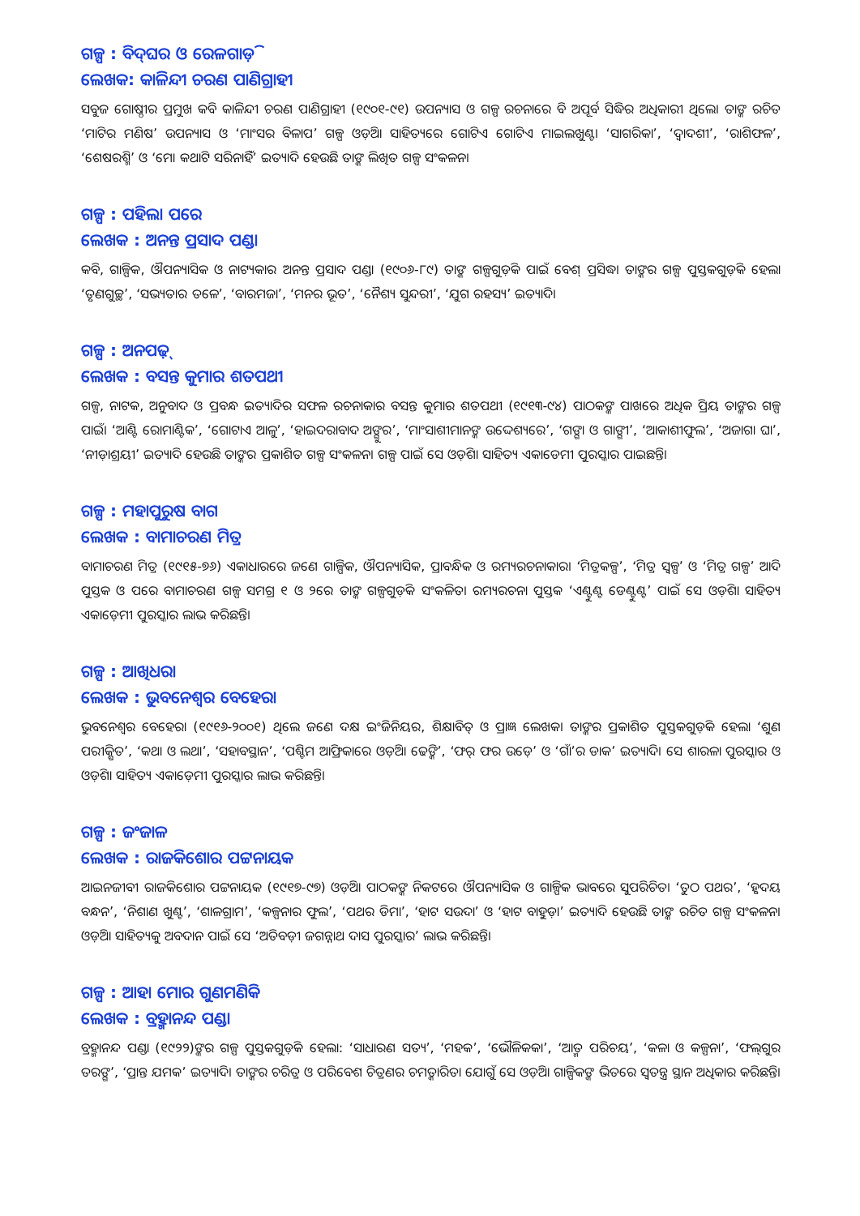ଗଳ୍ପ : ବିଦ୍‌ଘର ଓ ରେଳଗାଡ଼ି
ଲେଖକ: କାଳିନ୍ଦୀ ଚରଣ ପାଣିଗ୍ରାହୀ
ସବୁଜ ଗୋଷ୍ଠୀର ପ୍ରମୁଖ କବି କାଳିନ୍ଦୀ ଚରଣ ପାଣିଗ୍ରାହୀ (୧୯୦୧-୯୧) ଉପନ୍ୟାସ ଓ ଗଳ୍ପ ରଚନାରେ ବି ଅପୂର୍ବ ସିଦ୍ଧିର ଅଧିକାରୀ ଥିଲେ। ତାଙ୍କ ରଚିତ ‘ମାଟିର ମଣିଷ’ ଉପନ୍ୟାସ ଓ ‘ମାଂସର ବିଳାପ’ ଗଳ୍ପ ଓଡ଼ିଆ ସାହିତ୍ୟରେ ଗୋଟିଏ ଗୋଟିଏ ମାଇଲଖୁଣ୍ଟ। ‘ସାଗରିକା’, ‘ଦ୍ୱାଦଶୀ’, ‘ରାଶିଫଳ’, ‘ଶେଷରଶ୍ମି’ ଓ ‘ମୋ କଥାଟି ସରିନାହିଁ’ ଇତ୍ୟାଦି ହେଉଛି ତାଙ୍କ ଲିଖିତ ଗଳ୍ପ ସଂକଳନ।
ଗଳ୍ପ : ପହିଲା ପରେ
ଲେଖକ : ଅନନ୍ତ ପ୍ରସାଦ ପଣ୍ଡା
କବି, ଗାଳ୍ପିକ, ଔପନ୍ୟାସିକ ଓ ନାଟ୍ୟକାର ଅନନ୍ତ ପ୍ରସାଦ ପଣ୍ଡା (୧୯୦୬-୮୯) ତାଙ୍କ ଗଳ୍ପଗୁଡ଼ିକ ପାଇଁ ବେଶ୍ ପ୍ରସିଦ୍ଧ। ତାଙ୍କର ଗଳ୍ପ ପୁସ୍ତକଗୁଡ଼ିକ ହେଲା ‘ତୃଣଗୁଚ୍ଛ’, ‘ସଭ୍ୟତାର ତଳେ’, ‘ବାରମଜା’, ‘ମନର ଭୂତ’, ‘ନୈଶ୍ୟ ସୁନ୍ଦରୀ’, ‘ଯୁଗ ରହସ୍ୟ’ ଇତ୍ୟାଦି।
ଗଳ୍ପ : ଅନପଢ଼୍
ଲେଖକ : ବସନ୍ତ କୁମାର ଶତପଥୀ
ଗଳ୍ପ, ନାଟକ, ଅନୁବାଦ ଓ ପ୍ରବନ୍ଧ ଇତ୍ୟାଦିର ସଫଳ ରଚନାକାର ବସନ୍ତ କୁମାର ଶତପଥୀ (୧୯୧୩-୯୪) ପାଠକଙ୍କ ପାଖରେ ଅଧିକ ପ୍ରିୟ ତାଙ୍କର ଗଳ୍ପ ପାଇଁ। ‘ଆଣ୍ଟି ରୋମାଣ୍ଟିକ’, ‘ଗୋଟାଏ ଆଳୁ’, ‘ହାଇଦରାବାଦ ଅଙ୍ଗୁର’, ‘ମାଂସାଶୀମାନଙ୍କ ଉଦ୍ଦେଶ୍ୟରେ’, ‘ଗଙ୍ଗା ଓ ଗାଙ୍ଗୀ’, ‘ଆକାଶୀଫୁଲ’, ‘ଅଜାଗା ଘା’, ‘ନୀଡ଼ାଶ୍ରୟୀ’ ଇତ୍ୟାଦି ହେଉଛି ତାଙ୍କର ପ୍ରକାଶିତ ଗଳ୍ପ ସଂକଳନ। ଗଳ୍ପ ପାଇଁ ସେ ଓଡ଼ିଶା ସାହିତ୍ୟ ଏକାଡେମୀ ପୁରସ୍କାର ପାଇଛନ୍ତି।
ଗଳ୍ପ : ମହାପୁରୁଷ ବାଗ
ଲେଖକ : ବାମାଚରଣ ମିତ୍ର
ବାମାଚରଣ ମିତ୍ର (୧୯୧୫-୭୬) ଏକାଧାରରେ ଜଣେ ଗାଳ୍ପିକ, ଔପନ୍ୟାସିକ, ପ୍ରାବନ୍ଧିକ ଓ ରମ୍ୟରଚନାକାର। ‘ମିତ୍ରକଳ୍ପ’, ‘ମିତ୍ର ସ୍ୱଳ୍ପ’ ଓ ‘ମିତ୍ର ଗଳ୍ପ’ ଆଦି ପୁସ୍ତକ ଓ ପରେ ବାମାଚରଣ ଗଳ୍ପ ସମଗ୍ର ୧ ଓ ୨ରେ ତାଙ୍କ ଗଳ୍ପଗୁଡ଼ିକ ସଂକଳିତ। ରମ୍ୟରଚନା ପୁସ୍ତକ ‘ଏଣ୍ଟୁଣ୍ଟ ଡେଣ୍ଟୁଣ୍ଟ’ ପାଇଁ ସେ ଓଡ଼ିଶା ସାହିତ୍ୟ ଏକାଡ଼େମୀ ପୁରସ୍କାର ଲାଭ କରିଛନ୍ତି।
ଗଳ୍ପ : ଆଖିଧରା
ଲେଖକ : ଭୁବନେଶ୍ୱର ବେହେରା
ଭୁବନେଶ୍ୱର ବେହେରା (୧୯୧୬-୨୦୦୧) ଥିଲେ ଜଣେ ଦକ୍ଷ ଇଂଜିନିୟର, ଶିକ୍ଷାବିତ୍ ଓ ପ୍ରାଜ୍ଞ ଲେଖକ। ତାଙ୍କର ପ୍ରକାଶିତ ପୁସ୍ତକଗୁଡ଼ିକ ହେଲା ‘ଶୁଣ ପରୀକ୍ଷିତ’, ‘କଥା ଓ ଲଥା’, ‘ସହାବସ୍ଥାନ’, ‘ପଶ୍ଚିମ ଆଫ୍ରିକାରେ ଓଡ଼ିଆ ଢେଙ୍କି’, ‘ଫର୍ ଫର ଉଡ଼େ’ ଓ ‘ଗାଁ’ର ଡାକ’ ଇତ୍ୟାଦି। ସେ ଶାରଳା ପୁରସ୍କାର ଓ ଓଡ଼ିଶା ସାହିତ୍ୟ ଏକାଡ଼େମୀ ପୁରସ୍କାର ଲାଭ କରିଛନ୍ତି।
ଗଳ୍ପ : ଜଂଜାଳ
ଲେଖକ : ରାଜକିଶୋର ପଟ୍ଟନାୟକ
ଆଇନଜୀବୀ ରାଜକିଶୋର ପଟ୍ଟନାୟକ (୧୯୧୭-୯୭) ଓଡ଼ିଆ ପାଠକଙ୍କ ନିକଟରେ ଔପନ୍ୟାସିକ ଓ ଗାଳ୍ପିକ ଭାବରେ ସୁପରିଚିତ। ‘ତୁଠ ପଥର’, ‘ହୃଦୟ ବନ୍ଧନ’, ‘ନିଶାଣ ଖୁଣ୍ଟ’, ‘ଶାଳଗ୍ରାମ’, ‘କଳ୍ପନାର ଫୁଲ’, ‘ପଥର ଡିମା’, ‘ହାଟ ସଉଦା’ ଓ ‘ହାଟ ବାହୁଡ଼ା’ ଇତ୍ୟାଦି ହେଉଛି ତାଙ୍କ ରଚିତ ଗଳ୍ପ ସଂକଳନ। ଓଡ଼ିଆ ସାହିତ୍ୟକୁ ଅବଦାନ ପାଇଁ ସେ ‘ଅତିବଡ଼ୀ ଜଗନ୍ନାଥ ଦାସ ପୁରସ୍କାର’ ଲାଭ କରିଛନ୍ତି।
ଗଳ୍ପ : ଆହା ମୋର ଗୁଣମଣିକି
ଲେଖକ : ବ୍ରହ୍ମାନନ୍ଦ ପଣ୍ଡା
ବ୍ରହ୍ମାନନ୍ଦ ପଣ୍ଡା (୧୯୨୨)ଙ୍କର ଗଳ୍ପ ପୁସ୍ତକଗୁଡ଼ିକ ହେଲା: ‘ସାଧାରଣ ସତ୍ୟ’, ‘ମହକ’, ‘ଭୌଳିକକା’, ‘ଆତ୍ମ ପରିଚୟ’, ‘କଳା ଓ କଳ୍ପନା’, ‘ଫଲ୍‌ଗୁର ତରଙ୍ଗ’, ‘ପ୍ରାନ୍ତ ଯମକ’ ଇତ୍ୟାଦି। ତାଙ୍କର ଚରିତ୍ର ଓ ପରିବେଶ ଚିତ୍ରଣର ଚମତ୍କାରିତା ଯୋଗୁଁ ସେ ଓଡ଼ିଆ ଗାଳ୍ପିକଙ୍କ ଭିତରେ ସ୍ୱତନ୍ତ୍ର ସ୍ଥାନ ଅଧିକାର କରିଛନ୍ତି।